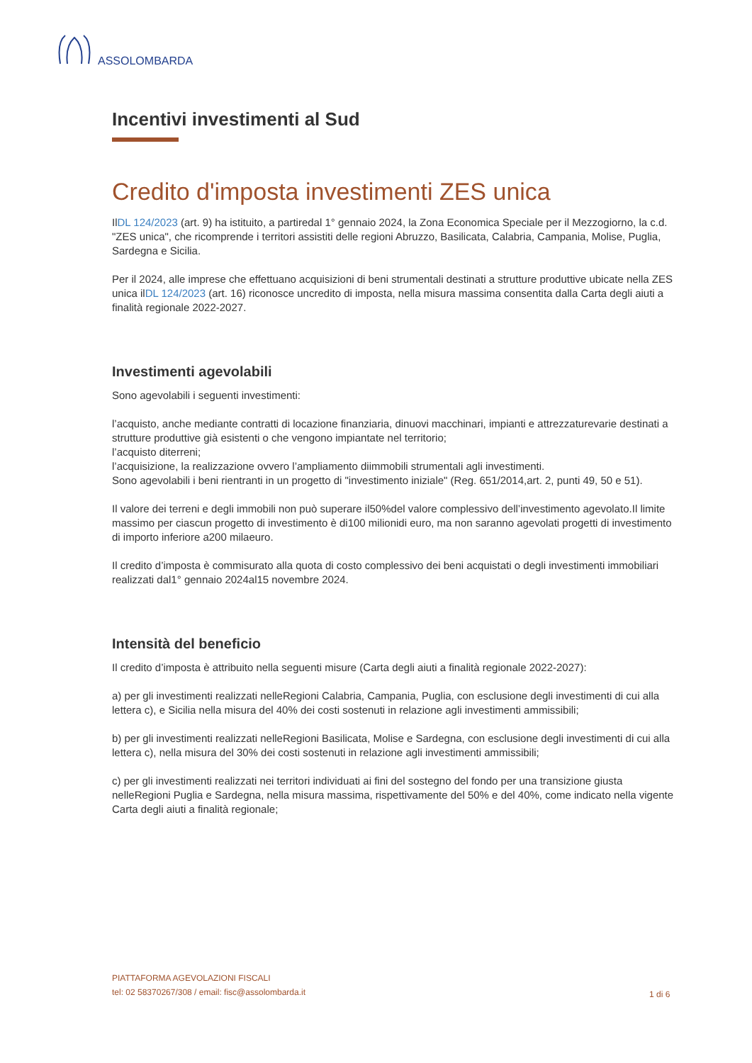ASSOLOMBARDA
Incentivi investimenti al Sud
Credito d'imposta investimenti ZES unica
IlDL 124/2023 (art. 9) ha istituito, a partiredal 1° gennaio 2024, la Zona Economica Speciale per il Mezzogiorno, la c.d. "ZES unica", che ricomprende i territori assistiti delle regioni Abruzzo, Basilicata, Calabria, Campania, Molise, Puglia, Sardegna e Sicilia.
Per il 2024, alle imprese che effettuano acquisizioni di beni strumentali destinati a strutture produttive ubicate nella ZES unica ilDL 124/2023 (art. 16) riconosce uncredito di imposta, nella misura massima consentita dalla Carta degli aiuti a finalità regionale 2022-2027.
Investimenti agevolabili
Sono agevolabili i seguenti investimenti:
l’acquisto, anche mediante contratti di locazione finanziaria, dinuovi macchinari, impianti e attrezzaturevarie destinati a strutture produttive già esistenti o che vengono impiantate nel territorio;
l’acquisto diterreni;
l’acquisizione, la realizzazione ovvero l’ampliamento diimmobili strumentali agli investimenti.
Sono agevolabili i beni rientranti in un progetto di "investimento iniziale" (Reg. 651/2014,art. 2, punti 49, 50 e 51).
Il valore dei terreni e degli immobili non può superare il50%del valore complessivo dell’investimento agevolato.Il limite massimo per ciascun progetto di investimento è di100 milionidi euro, ma non saranno agevolati progetti di investimento di importo inferiore a200 milaeuro.
Il credito d’imposta è commisurato alla quota di costo complessivo dei beni acquistati o degli investimenti immobiliari realizzati dal1° gennaio 2024al15 novembre 2024.
Intensità del beneficio
Il credito d’imposta è attribuito nella seguenti misure (Carta degli aiuti a finalità regionale 2022-2027):
a) per gli investimenti realizzati nelleRegioni Calabria, Campania, Puglia, con esclusione degli investimenti di cui alla lettera c), e Sicilia nella misura del 40% dei costi sostenuti in relazione agli investimenti ammissibili;
b) per gli investimenti realizzati nelleRegioni Basilicata, Molise e Sardegna, con esclusione degli investimenti di cui alla lettera c), nella misura del 30% dei costi sostenuti in relazione agli investimenti ammissibili;
c) per gli investimenti realizzati nei territori individuati ai fini del sostegno del fondo per una transizione giusta nelleRegioni Puglia e Sardegna, nella misura massima, rispettivamente del 50% e del 40%, come indicato nella vigente Carta degli aiuti a finalità regionale;
PIATTAFORMA AGEVOLAZIONI FISCALI
tel: 02 58370267/308 / email: fisc@assolombarda.it
1 di 6